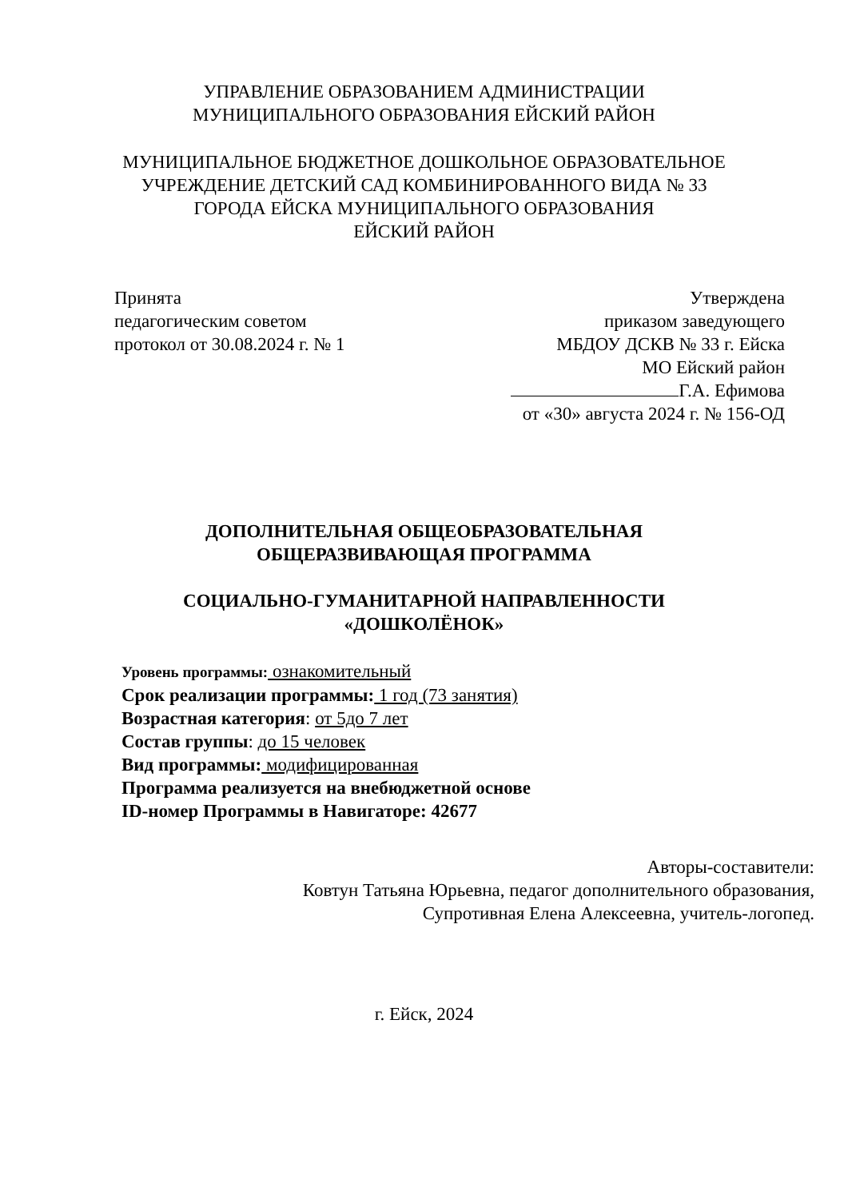УПРАВЛЕНИЕ ОБРАЗОВАНИЕМ АДМИНИСТРАЦИИ
МУНИЦИПАЛЬНОГО ОБРАЗОВАНИЯ ЕЙСКИЙ РАЙОН
МУНИЦИПАЛЬНОЕ БЮДЖЕТНОЕ ДОШКОЛЬНОЕ ОБРАЗОВАТЕЛЬНОЕ
УЧРЕЖДЕНИЕ ДЕТСКИЙ САД КОМБИНИРОВАННОГО ВИДА № 33
ГОРОДА ЕЙСКА МУНИЦИПАЛЬНОГО ОБРАЗОВАНИЯ
ЕЙСКИЙ РАЙОН
Принята
педагогическим советом
протокол от 30.08.2024 г. № 1
Утверждена
приказом заведующего
МБДОУ ДСКВ № 33 г. Ейска
МО Ейский район
Г.А. Ефимова
от «30» августа 2024 г. № 156-ОД
ДОПОЛНИТЕЛЬНАЯ ОБЩЕОБРАЗОВАТЕЛЬНАЯ
ОБЩЕРАЗВИВАЮЩАЯ ПРОГРАММА
СОЦИАЛЬНО-ГУМАНИТАРНОЙ НАПРАВЛЕННОСТИ
«ДОШКОЛЁНОК»
Уровень программы: ознакомительный
Срок реализации программы: 1 год (73 занятия)
Возрастная категория: от 5до 7 лет
Состав группы: до 15 человек
Вид программы: модифицированная
Программа реализуется на внебюджетной основе
ID-номер Программы в Навигаторе: 42677
Авторы-составители:
Ковтун Татьяна Юрьевна, педагог дополнительного образования,
Супротивная Елена Алексеевна, учитель-логопед.
г. Ейск, 2024